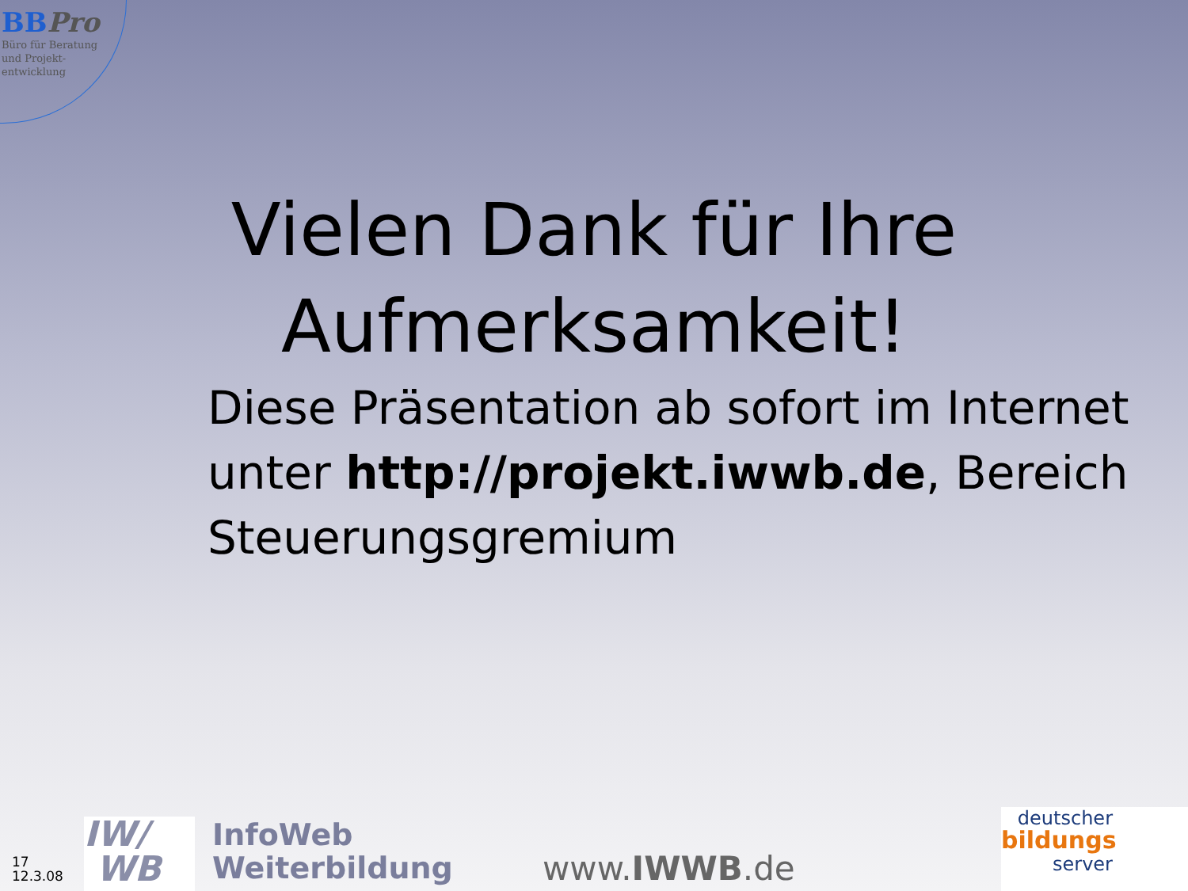BBPro
Büro für Beratung
und Projekt-
entwicklung
Vielen Dank für Ihre
Aufmerksamkeit!
Diese Präsentation ab sofort im Internet unter http://projekt.iwwb.de, Bereich Steuerungsgremium
17
12.3.08
IW/
WB
InfoWeb
Weiterbildung
www.IWWB.de
deutscher
bildungs
server